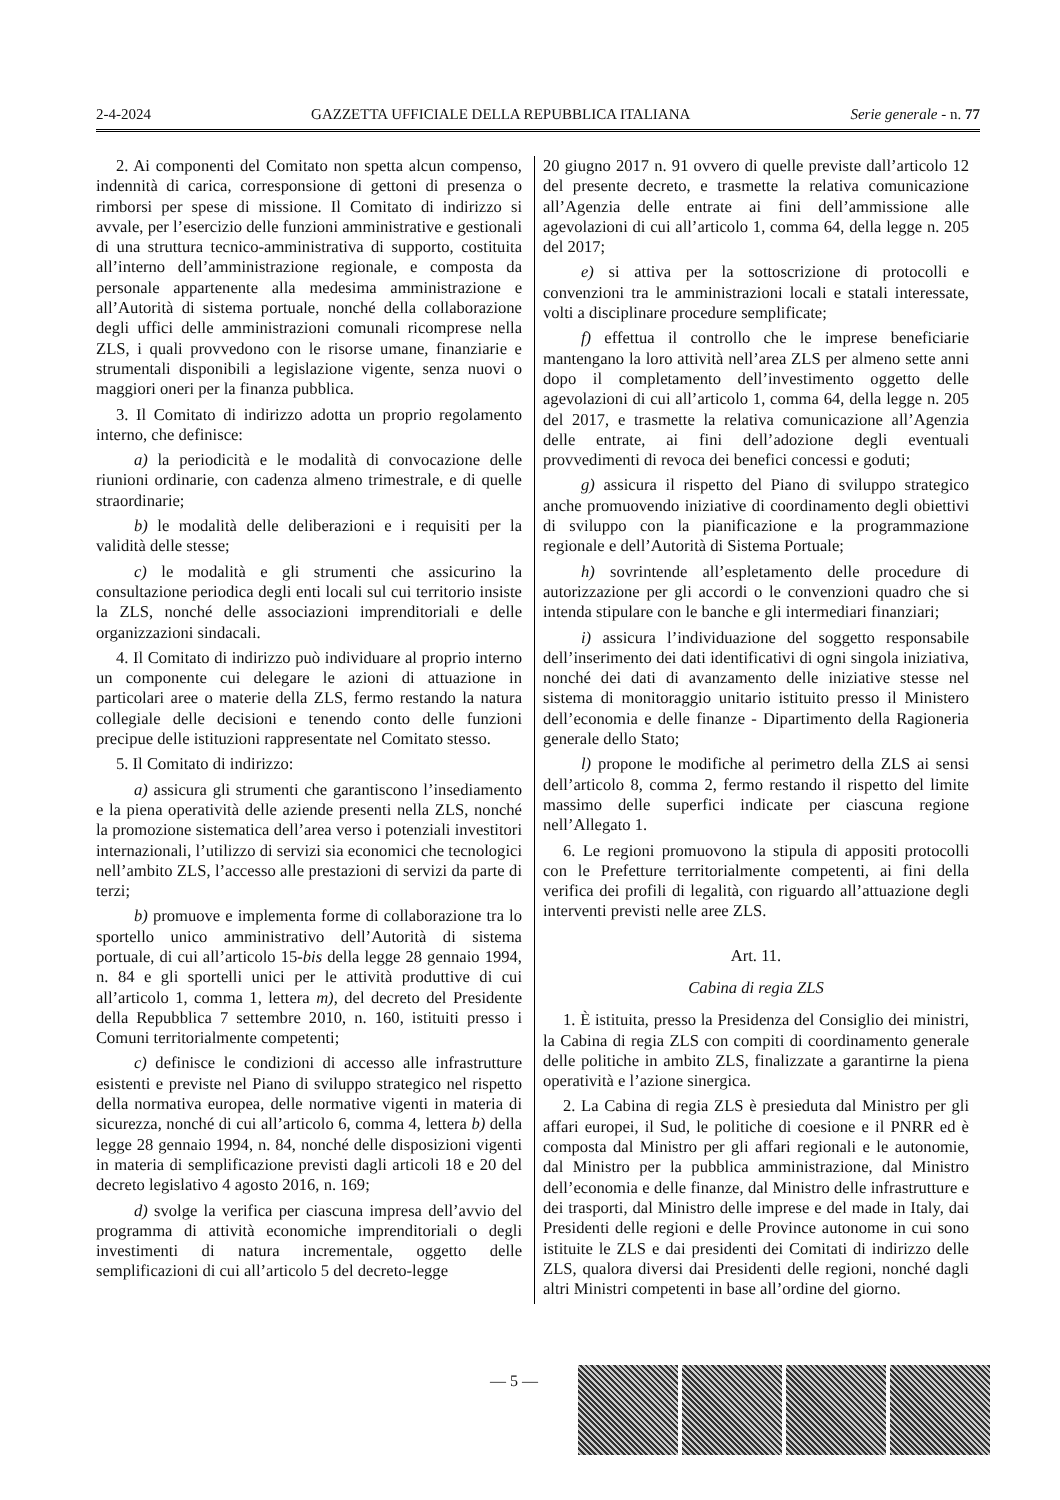2-4-2024 GAZZETTA UFFICIALE DELLA REPUBBLICA ITALIANA Serie generale - n. 77
2. Ai componenti del Comitato non spetta alcun compenso, indennità di carica, corresponsione di gettoni di presenza o rimborsi per spese di missione. Il Comitato di indirizzo si avvale, per l’esercizio delle funzioni amministrative e gestionali di una struttura tecnico-amministrativa di supporto, costituita all’interno dell’amministrazione regionale, e composta da personale appartenente alla medesima amministrazione e all’Autorità di sistema portuale, nonché della collaborazione degli uffici delle amministrazioni comunali ricomprese nella ZLS, i quali provvedono con le risorse umane, finanziarie e strumentali disponibili a legislazione vigente, senza nuovi o maggiori oneri per la finanza pubblica.
3. Il Comitato di indirizzo adotta un proprio regolamento interno, che definisce:
a) la periodicità e le modalità di convocazione delle riunioni ordinarie, con cadenza almeno trimestrale, e di quelle straordinarie;
b) le modalità delle deliberazioni e i requisiti per la validità delle stesse;
c) le modalità e gli strumenti che assicurino la consultazione periodica degli enti locali sul cui territorio insiste la ZLS, nonché delle associazioni imprenditoriali e delle organizzazioni sindacali.
4. Il Comitato di indirizzo può individuare al proprio interno un componente cui delegare le azioni di attuazione in particolari aree o materie della ZLS, fermo restando la natura collegiale delle decisioni e tenendo conto delle funzioni precipue delle istituzioni rappresentate nel Comitato stesso.
5. Il Comitato di indirizzo:
a) assicura gli strumenti che garantiscono l’insediamento e la piena operatività delle aziende presenti nella ZLS, nonché la promozione sistematica dell’area verso i potenziali investitori internazionali, l’utilizzo di servizi sia economici che tecnologici nell’ambito ZLS, l’accesso alle prestazioni di servizi da parte di terzi;
b) promuove e implementa forme di collaborazione tra lo sportello unico amministrativo dell’Autorità di sistema portuale, di cui all’articolo 15-bis della legge 28 gennaio 1994, n. 84 e gli sportelli unici per le attività produttive di cui all’articolo 1, comma 1, lettera m), del decreto del Presidente della Repubblica 7 settembre 2010, n. 160, istituiti presso i Comuni territorialmente competenti;
c) definisce le condizioni di accesso alle infrastrutture esistenti e previste nel Piano di sviluppo strategico nel rispetto della normativa europea, delle normative vigenti in materia di sicurezza, nonché di cui all’articolo 6, comma 4, lettera b) della legge 28 gennaio 1994, n. 84, nonché delle disposizioni vigenti in materia di semplificazione previsti dagli articoli 18 e 20 del decreto legislativo 4 agosto 2016, n. 169;
d) svolge la verifica per ciascuna impresa dell’avvio del programma di attività economiche imprenditoriali o degli investimenti di natura incrementale, oggetto delle semplificazioni di cui all’articolo 5 del decreto-legge
20 giugno 2017 n. 91 ovvero di quelle previste dall’articolo 12 del presente decreto, e trasmette la relativa comunicazione all’Agenzia delle entrate ai fini dell’ammissione alle agevolazioni di cui all’articolo 1, comma 64, della legge n. 205 del 2017;
e) si attiva per la sottoscrizione di protocolli e convenzioni tra le amministrazioni locali e statali interessate, volti a disciplinare procedure semplificate;
f) effettua il controllo che le imprese beneficiarie mantengano la loro attività nell’area ZLS per almeno sette anni dopo il completamento dell’investimento oggetto delle agevolazioni di cui all’articolo 1, comma 64, della legge n. 205 del 2017, e trasmette la relativa comunicazione all’Agenzia delle entrate, ai fini dell’adozione degli eventuali provvedimenti di revoca dei benefici concessi e goduti;
g) assicura il rispetto del Piano di sviluppo strategico anche promuovendo iniziative di coordinamento degli obiettivi di sviluppo con la pianificazione e la programmazione regionale e dell’Autorità di Sistema Portuale;
h) sovrintende all’espletamento delle procedure di autorizzazione per gli accordi o le convenzioni quadro che si intenda stipulare con le banche e gli intermediari finanziari;
i) assicura l’individuazione del soggetto responsabile dell’inserimento dei dati identificativi di ogni singola iniziativa, nonché dei dati di avanzamento delle iniziative stesse nel sistema di monitoraggio unitario istituito presso il Ministero dell’economia e delle finanze - Dipartimento della Ragioneria generale dello Stato;
l) propone le modifiche al perimetro della ZLS ai sensi dell’articolo 8, comma 2, fermo restando il rispetto del limite massimo delle superfici indicate per ciascuna regione nell’Allegato 1.
6. Le regioni promuovono la stipula di appositi protocolli con le Prefetture territorialmente competenti, ai fini della verifica dei profili di legalità, con riguardo all’attuazione degli interventi previsti nelle aree ZLS.
Art. 11.
Cabina di regia ZLS
1. È istituita, presso la Presidenza del Consiglio dei ministri, la Cabina di regia ZLS con compiti di coordinamento generale delle politiche in ambito ZLS, finalizzate a garantirne la piena operatività e l’azione sinergica.
2. La Cabina di regia ZLS è presieduta dal Ministro per gli affari europei, il Sud, le politiche di coesione e il PNRR ed è composta dal Ministro per gli affari regionali e le autonomie, dal Ministro per la pubblica amministrazione, dal Ministro dell’economia e delle finanze, dal Ministro delle infrastrutture e dei trasporti, dal Ministro delle imprese e del made in Italy, dai Presidenti delle regioni e delle Province autonome in cui sono istituite le ZLS e dai presidenti dei Comitati di indirizzo delle ZLS, qualora diversi dai Presidenti delle regioni, nonché dagli altri Ministri competenti in base all’ordine del giorno.
— 5 —